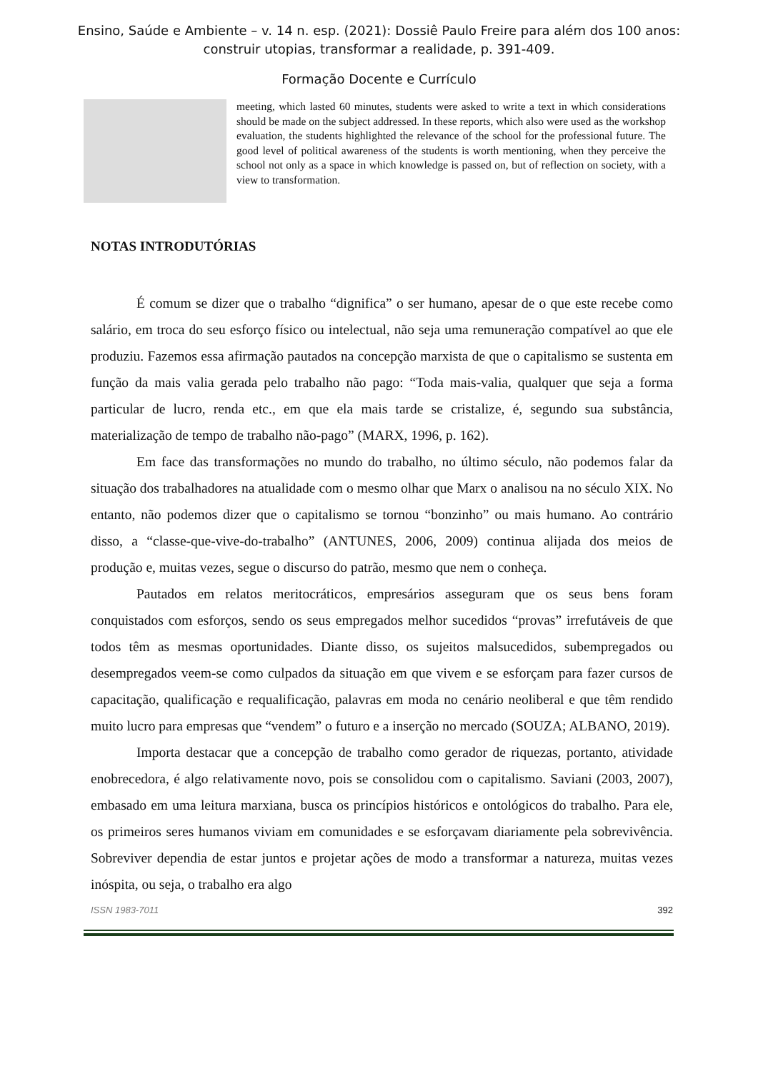Ensino, Saúde e Ambiente – v. 14 n. esp. (2021): Dossiê Paulo Freire para além dos 100 anos:
construir utopias, transformar a realidade, p. 391-409.
Formação Docente e Currículo
meeting, which lasted 60 minutes, students were asked to write a text in which considerations should be made on the subject addressed. In these reports, which also were used as the workshop evaluation, the students highlighted the relevance of the school for the professional future. The good level of political awareness of the students is worth mentioning, when they perceive the school not only as a space in which knowledge is passed on, but of reflection on society, with a view to transformation.
NOTAS INTRODUTÓRIAS
É comum se dizer que o trabalho “dignifica” o ser humano, apesar de o que este recebe como salário, em troca do seu esforço físico ou intelectual, não seja uma remuneração compatível ao que ele produziu. Fazemos essa afirmação pautados na concepção marxista de que o capitalismo se sustenta em função da mais valia gerada pelo trabalho não pago: “Toda mais-valia, qualquer que seja a forma particular de lucro, renda etc., em que ela mais tarde se cristalize, é, segundo sua substância, materialização de tempo de trabalho não-pago” (MARX, 1996, p. 162).
Em face das transformações no mundo do trabalho, no último século, não podemos falar da situação dos trabalhadores na atualidade com o mesmo olhar que Marx o analisou na no século XIX. No entanto, não podemos dizer que o capitalismo se tornou “bonzinho” ou mais humano. Ao contrário disso, a “classe-que-vive-do-trabalho” (ANTUNES, 2006, 2009) continua alijada dos meios de produção e, muitas vezes, segue o discurso do patrão, mesmo que nem o conheça.
Pautados em relatos meritocráticos, empresários asseguram que os seus bens foram conquistados com esforços, sendo os seus empregados melhor sucedidos “provas” irrefutáveis de que todos têm as mesmas oportunidades. Diante disso, os sujeitos malsucedidos, subempregados ou desempregados veem-se como culpados da situação em que vivem e se esforçam para fazer cursos de capacitação, qualificação e requalificação, palavras em moda no cenário neoliberal e que têm rendido muito lucro para empresas que “vendem” o futuro e a inserção no mercado (SOUZA; ALBANO, 2019).
Importa destacar que a concepção de trabalho como gerador de riquezas, portanto, atividade enobrecedora, é algo relativamente novo, pois se consolidou com o capitalismo. Saviani (2003, 2007), embasado em uma leitura marxiana, busca os princípios históricos e ontológicos do trabalho. Para ele, os primeiros seres humanos viviam em comunidades e se esforçavam diariamente pela sobrevivência. Sobreviver dependia de estar juntos e projetar ações de modo a transformar a natureza, muitas vezes inóspita, ou seja, o trabalho era algo
ISSN 1983-7011 392